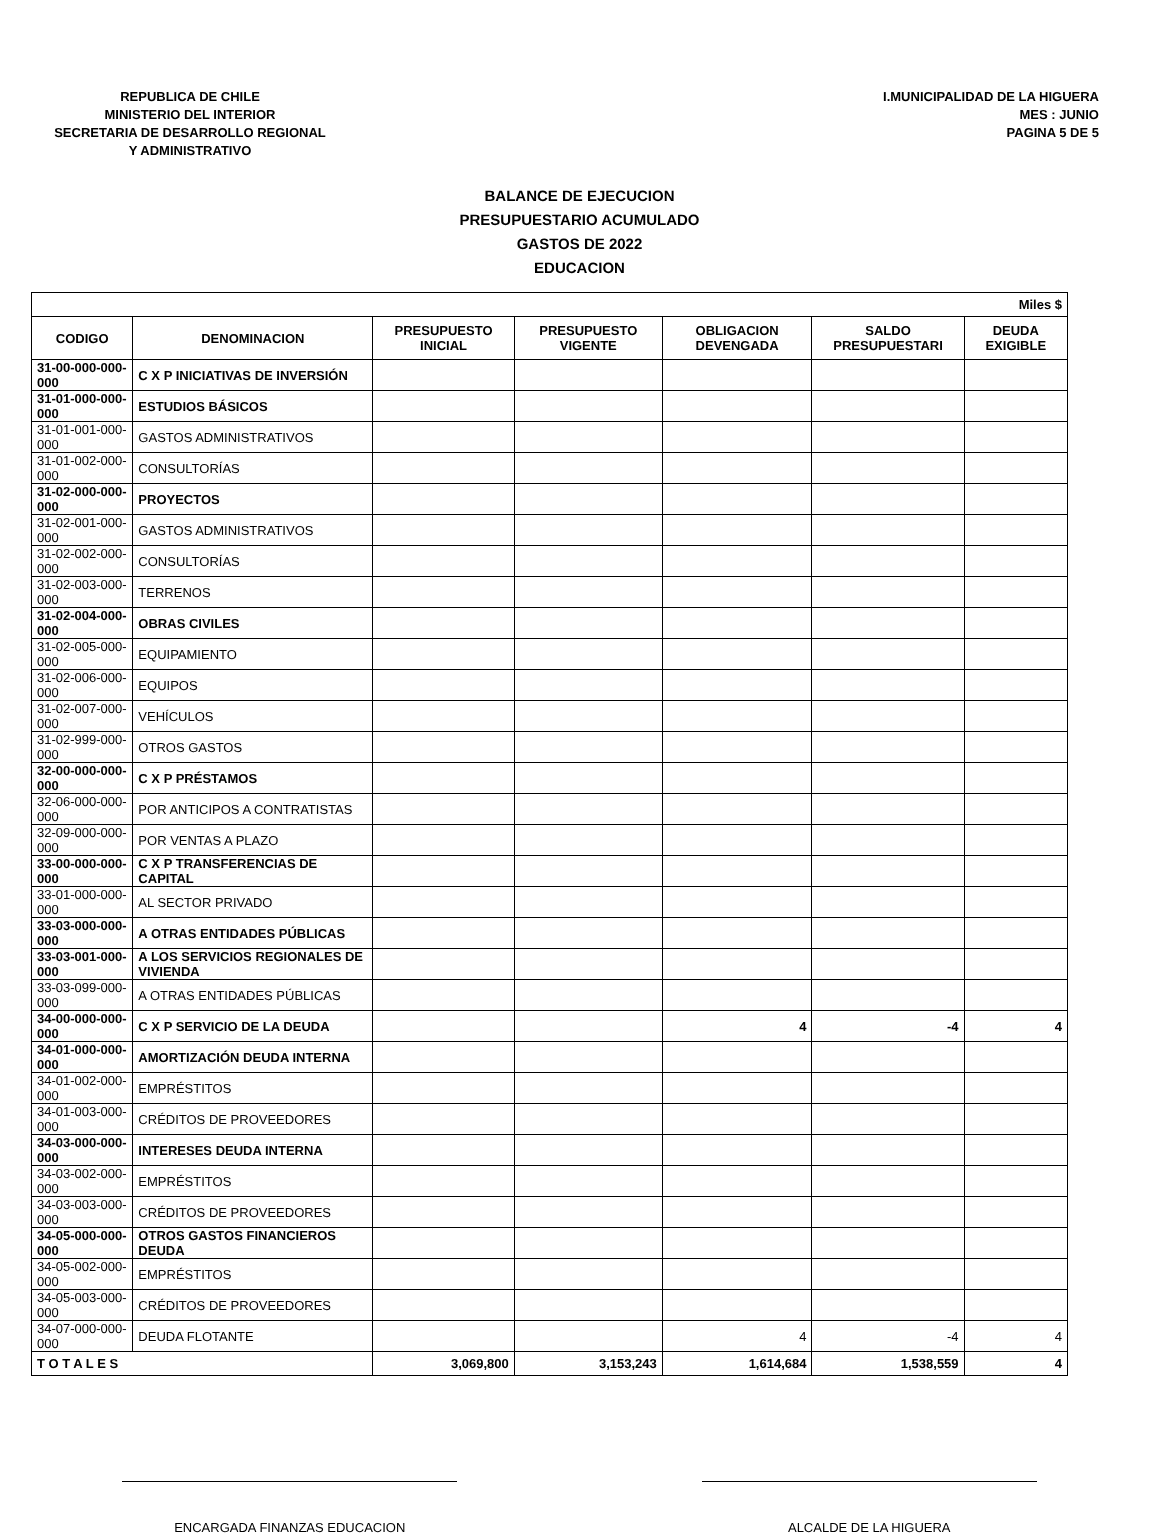REPUBLICA DE CHILE
MINISTERIO DEL INTERIOR
SECRETARIA DE DESARROLLO REGIONAL
Y ADMINISTRATIVO
I.MUNICIPALIDAD DE LA HIGUERA
MES : JUNIO
PAGINA 5 DE 5
BALANCE DE EJECUCION
PRESUPUESTARIO ACUMULADO
GASTOS DE 2022
EDUCACION
| Miles $ | | | | | | |
| CODIGO | DENOMINACION | PRESUPUESTO INICIAL | PRESUPUESTO VIGENTE | OBLIGACION DEVENGADA | SALDO PRESUPUESTARI | DEUDA EXIGIBLE |
| 31-00-000-000-000 | C X P INICIATIVAS DE INVERSIÓN | | | | | |
| 31-01-000-000-000 | ESTUDIOS BÁSICOS | | | | | |
| 31-01-001-000-000 | GASTOS ADMINISTRATIVOS | | | | | |
| 31-01-002-000-000 | CONSULTORÍAS | | | | | |
| 31-02-000-000-000 | PROYECTOS | | | | | |
| 31-02-001-000-000 | GASTOS ADMINISTRATIVOS | | | | | |
| 31-02-002-000-000 | CONSULTORÍAS | | | | | |
| 31-02-003-000-000 | TERRENOS | | | | | |
| 31-02-004-000-000 | OBRAS CIVILES | | | | | |
| 31-02-005-000-000 | EQUIPAMIENTO | | | | | |
| 31-02-006-000-000 | EQUIPOS | | | | | |
| 31-02-007-000-000 | VEHÍCULOS | | | | | |
| 31-02-999-000-000 | OTROS GASTOS | | | | | |
| 32-00-000-000-000 | C X P PRÉSTAMOS | | | | | |
| 32-06-000-000-000 | POR ANTICIPOS A CONTRATISTAS | | | | | |
| 32-09-000-000-000 | POR VENTAS A PLAZO | | | | | |
| 33-00-000-000-000 | C X P TRANSFERENCIAS DE CAPITAL | | | | | |
| 33-01-000-000-000 | AL SECTOR PRIVADO | | | | | |
| 33-03-000-000-000 | A OTRAS ENTIDADES PÚBLICAS | | | | | |
| 33-03-001-000-000 | A LOS SERVICIOS REGIONALES DE VIVIENDA | | | | | |
| 33-03-099-000-000 | A OTRAS ENTIDADES PÚBLICAS | | | | | |
| 34-00-000-000-000 | C X P SERVICIO DE LA DEUDA | | | 4 | -4 | 4 |
| 34-01-000-000-000 | AMORTIZACIÓN DEUDA INTERNA | | | | | |
| 34-01-002-000-000 | EMPRÉSTITOS | | | | | |
| 34-01-003-000-000 | CRÉDITOS DE PROVEEDORES | | | | | |
| 34-03-000-000-000 | INTERESES DEUDA INTERNA | | | | | |
| 34-03-002-000-000 | EMPRÉSTITOS | | | | | |
| 34-03-003-000-000 | CRÉDITOS DE PROVEEDORES | | | | | |
| 34-05-000-000-000 | OTROS GASTOS FINANCIEROS DEUDA | | | | | |
| 34-05-002-000-000 | EMPRÉSTITOS | | | | | |
| 34-05-003-000-000 | CRÉDITOS DE PROVEEDORES | | | | | |
| 34-07-000-000-000 | DEUDA FLOTANTE | | | 4 | -4 | 4 |
| T O T A L E S | | 3,069,800 | 3,153,243 | 1,614,684 | 1,538,559 | 4 |
ENCARGADA FINANZAS EDUCACION ALCALDE DE LA HIGUERA